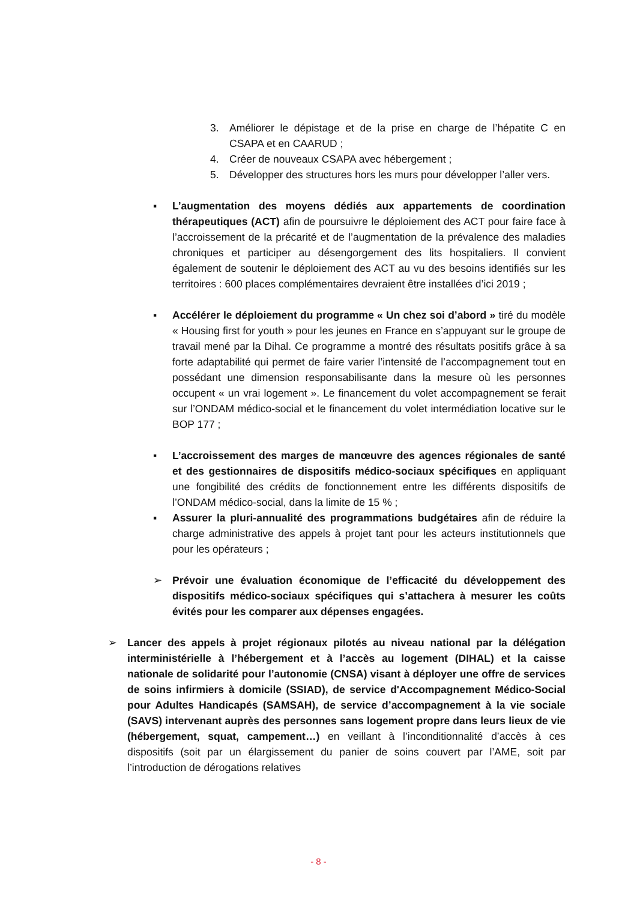3. Améliorer le dépistage et de la prise en charge de l’hépatite C en CSAPA et en CAARUD ;
4. Créer de nouveaux CSAPA avec hébergement ;
5. Développer des structures hors les murs pour développer l’aller vers.
▪ L’augmentation des moyens dédiés aux appartements de coordination thérapeutiques (ACT) afin de poursuivre le déploiement des ACT pour faire face à l’accroissement de la précarité et de l’augmentation de la prévalence des maladies chroniques et participer au désengorgement des lits hospitaliers. Il convient également de soutenir le déploiement des ACT au vu des besoins identifiés sur les territoires : 600 places complémentaires devraient être installées d’ici 2019 ;
▪ Accélérer le déploiement du programme « Un chez soi d’abord » tiré du modèle « Housing first for youth » pour les jeunes en France en s’appuyant sur le groupe de travail mené par la Dihal. Ce programme a montré des résultats positifs grâce à sa forte adaptabilité qui permet de faire varier l’intensité de l’accompagnement tout en possédant une dimension responsabilisante dans la mesure où les personnes occupent « un vrai logement ». Le financement du volet accompagnement se ferait sur l’ONDAM médico-social et le financement du volet intermédiation locative sur le BOP 177 ;
▪ L’accroissement des marges de manœuvre des agences régionales de santé et des gestionnaires de dispositifs médico-sociaux spécifiques en appliquant une fongibilité des crédits de fonctionnement entre les différents dispositifs de l’ONDAM médico-social, dans la limite de 15 % ;
▪ Assurer la pluri-annualité des programmations budgétaires afin de réduire la charge administrative des appels à projet tant pour les acteurs institutionnels que pour les opérateurs ;
➢ Prévoir une évaluation économique de l’efficacité du développement des dispositifs médico-sociaux spécifiques qui s’attachera à mesurer les coûts évités pour les comparer aux dépenses engagées.
➢ Lancer des appels à projet régionaux pilotés au niveau national par la délégation interministérielle à l’hébergement et à l’accès au logement (DIHAL) et la caisse nationale de solidarité pour l’autonomie (CNSA) visant à déployer une offre de services de soins infirmiers à domicile (SSIAD), de service d'Accompagnement Médico-Social pour Adultes Handicapés (SAMSAH), de service d’accompagnement à la vie sociale (SAVS) intervenant auprès des personnes sans logement propre dans leurs lieux de vie (hébergement, squat, campement…) en veillant à l’inconditionnalité d’accès à ces dispositifs (soit par un élargissement du panier de soins couvert par l’AME, soit par l’introduction de dérogations relatives
- 8 -